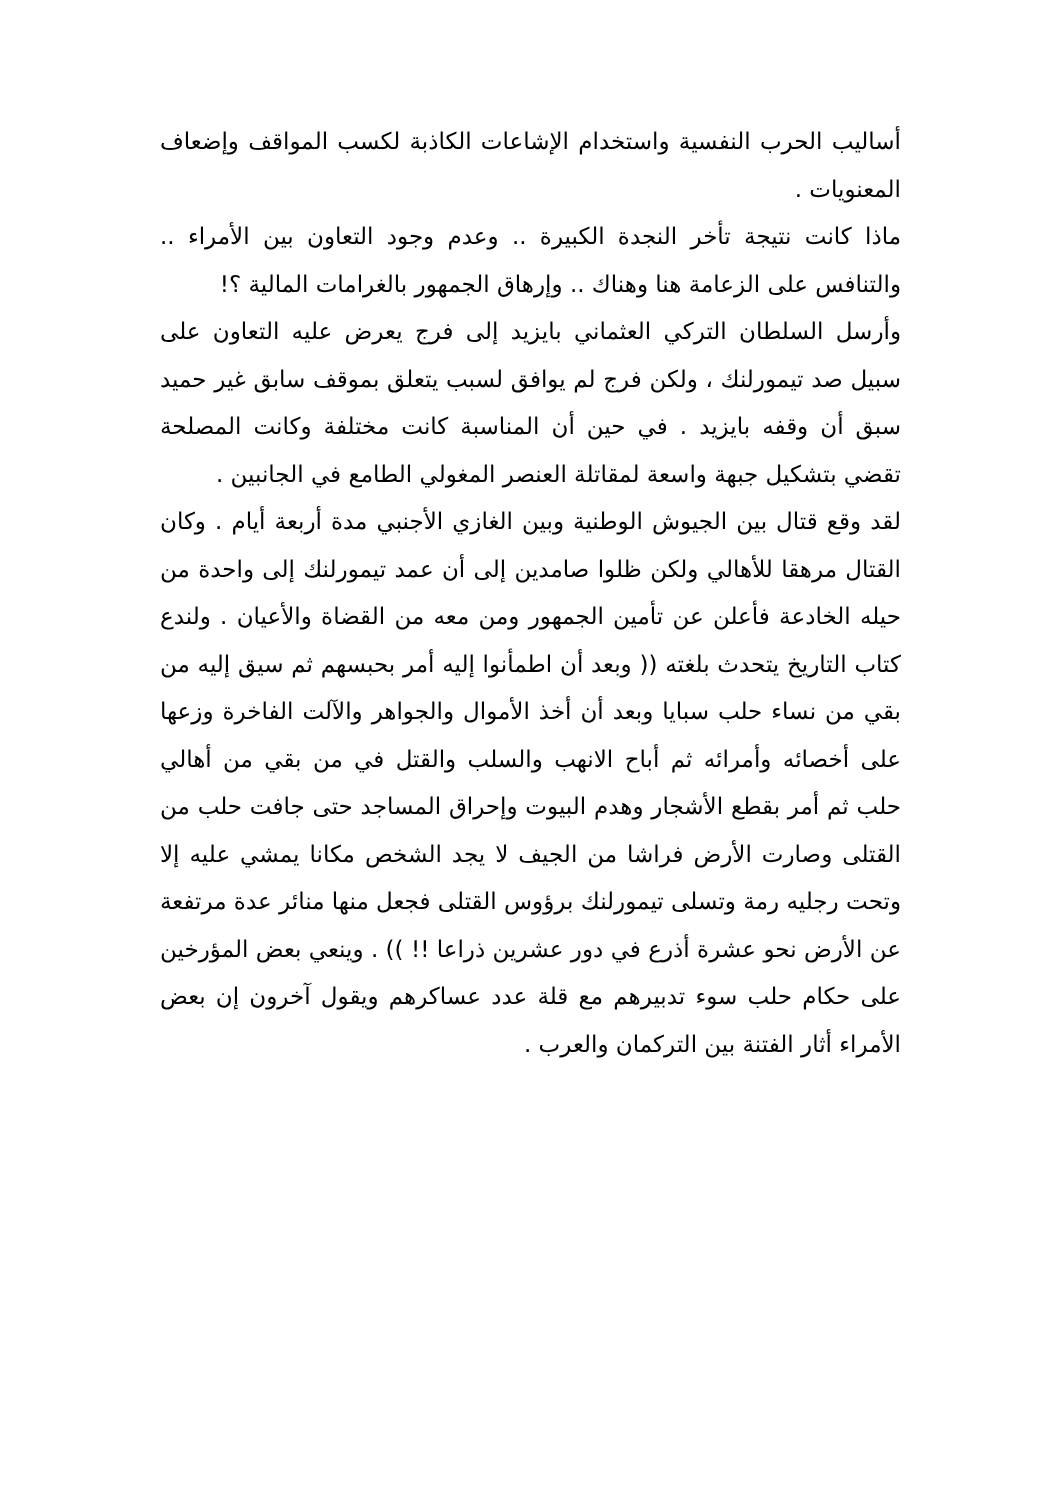أساليب الحرب النفسية واستخدام الإشاعات الكاذبة لكسب المواقف وإضعاف المعنويات .
ماذا كانت نتيجة تأخر النجدة الكبيرة .. وعدم وجود التعاون بين الأمراء .. والتنافس على الزعامة هنا وهناك .. وإرهاق الجمهور بالغرامات المالية ؟!
وأرسل السلطان التركي العثماني بايزيد إلى فرج يعرض عليه التعاون على سبيل صد تيمورلنك ، ولكن فرج لم يوافق لسبب يتعلق بموقف سابق غير حميد سبق أن وقفه بايزيد . في حين أن المناسبة كانت مختلفة وكانت المصلحة تقضي بتشكيل جبهة واسعة لمقاتلة العنصر المغولي الطامع في الجانبين .
لقد وقع قتال بين الجيوش الوطنية وبين الغازي الأجنبي مدة أربعة أيام . وكان القتال مرهقا للأهالي ولكن ظلوا صامدين إلى أن عمد تيمورلنك إلى واحدة من حيله الخادعة فأعلن عن تأمين الجمهور ومن معه من القضاة والأعيان . ولندع كتاب التاريخ يتحدث بلغته (( وبعد أن اطمأنوا إليه أمر بحبسهم ثم سيق إليه من بقي من نساء حلب سبايا وبعد أن أخذ الأموال والجواهر والآلت الفاخرة وزعها على أخصائه وأمرائه ثم أباح الانهب والسلب والقتل في من بقي من أهالي حلب ثم أمر بقطع الأشجار وهدم البيوت وإحراق المساجد حتى جافت حلب من القتلى وصارت الأرض فراشا من الجيف لا يجد الشخص مكانا يمشي عليه إلا وتحت رجليه رمة وتسلى تيمورلنك برؤوس القتلى فجعل منها منائر عدة مرتفعة عن الأرض نحو عشرة أذرع في دور عشرين ذراعا !! )) . وينعي بعض المؤرخين على حكام حلب سوء تدبيرهم مع قلة عدد عساكرهم ويقول آخرون إن بعض الأمراء أثار الفتنة بين التركمان والعرب .